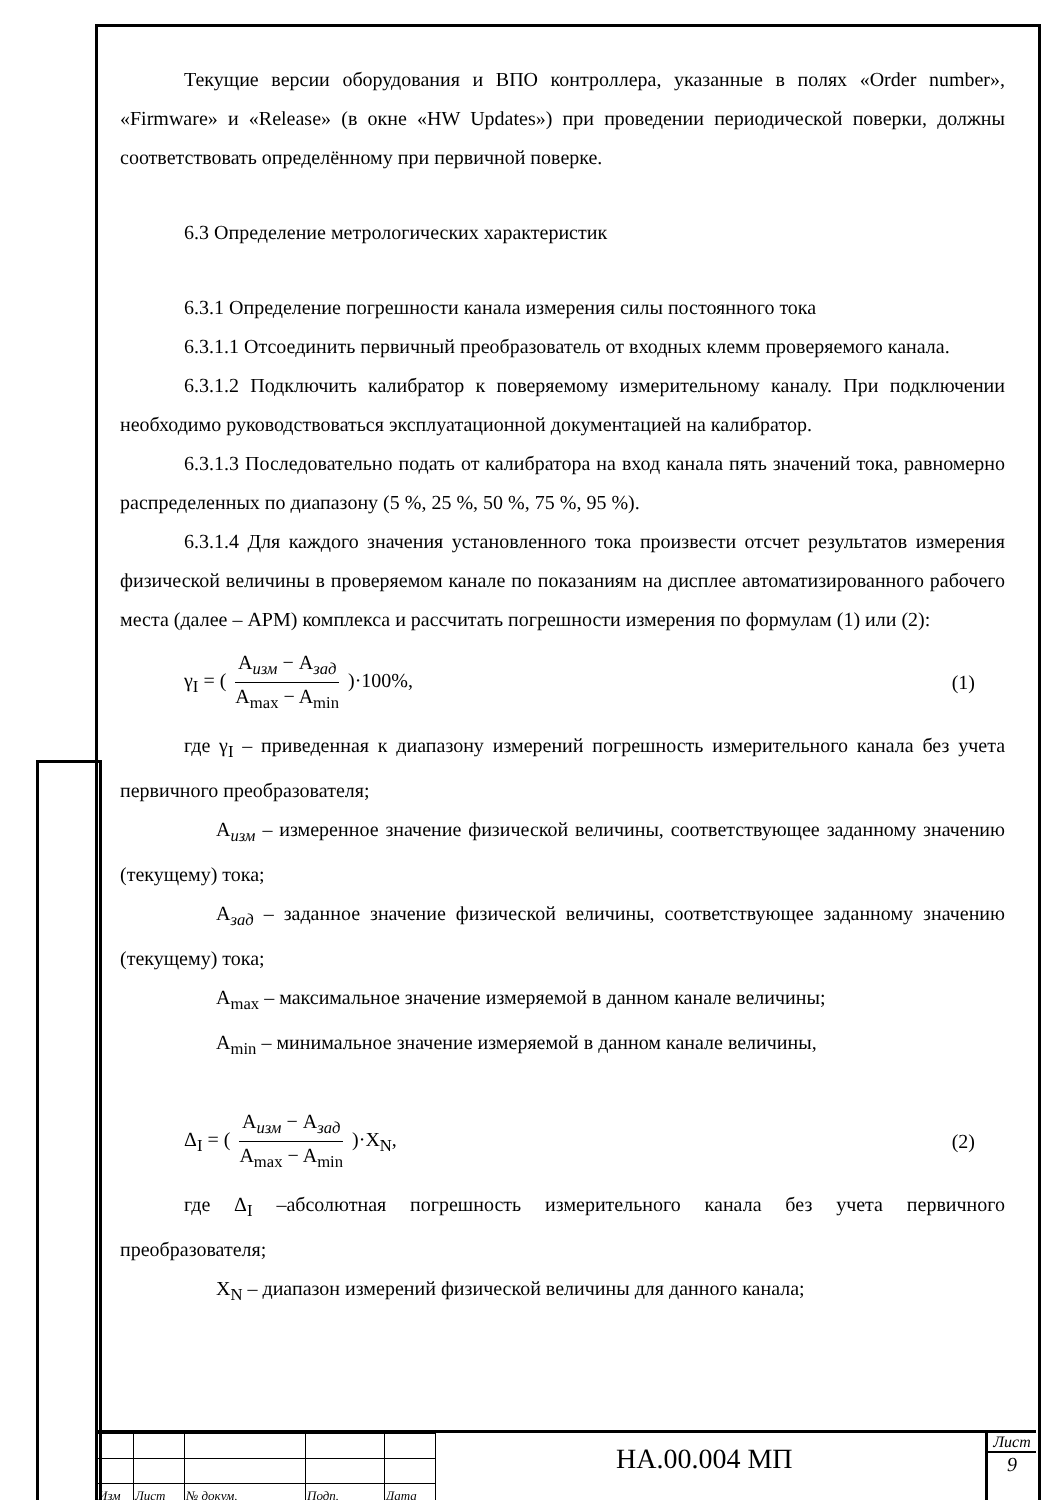Текущие версии оборудования и ВПО контроллера, указанные в полях «Order number», «Firmware» и «Release» (в окне «HW Updates») при проведении периодической поверки, должны соответствовать определённому при первичной поверке.
6.3 Определение метрологических характеристик
6.3.1 Определение погрешности канала измерения силы постоянного тока
6.3.1.1 Отсоединить первичный преобразователь от входных клемм проверяемого канала.
6.3.1.2 Подключить калибратор к поверяемому измерительному каналу. При подключении необходимо руководствоваться эксплуатационной документацией на калибратор.
6.3.1.3 Последовательно подать от калибратора на вход канала пять значений тока, равномерно распределенных по диапазону (5 %, 25 %, 50 %, 75 %, 95 %).
6.3.1.4 Для каждого значения установленного тока произвести отсчет результатов измерения физической величины в проверяемом канале по показаниям на дисплее автоматизированного рабочего места (далее – АРМ) комплекса и рассчитать погрешности измерения по формулам (1) или (2):
γ<sub>I</sub> = ( A<sub>изм</sub> − A<sub>зад</sub> A<sub>max</sub> − A<sub>min</sub> )·100%, (1)
где γ<sub>I</sub> – приведенная к диапазону измерений погрешность измерительного канала без учета первичного преобразователя;
A<sub>изм</sub> – измеренное значение физической величины, соответствующее заданному значению (текущему) тока;
A<sub>зад</sub> – заданное значение физической величины, соответствующее заданному значению (текущему) тока;
A<sub>max</sub> – максимальное значение измеряемой в данном канале величины;
A<sub>min</sub> – минимальное значение измеряемой в данном канале величины,
Δ<sub>I</sub> = ( A<sub>изм</sub> − A<sub>зад</sub> A<sub>max</sub> − A<sub>min</sub> )·X<sub>N</sub>, (2)
где Δ<sub>I</sub> –абсолютная погрешность измерительного канала без учета первичного преобразователя;
X<sub>N</sub> – диапазон измерений физической величины для данного канала;
| Изм | Лист | № докум. | Подп. | Дата |
НА.00.004 МП
Лист
9